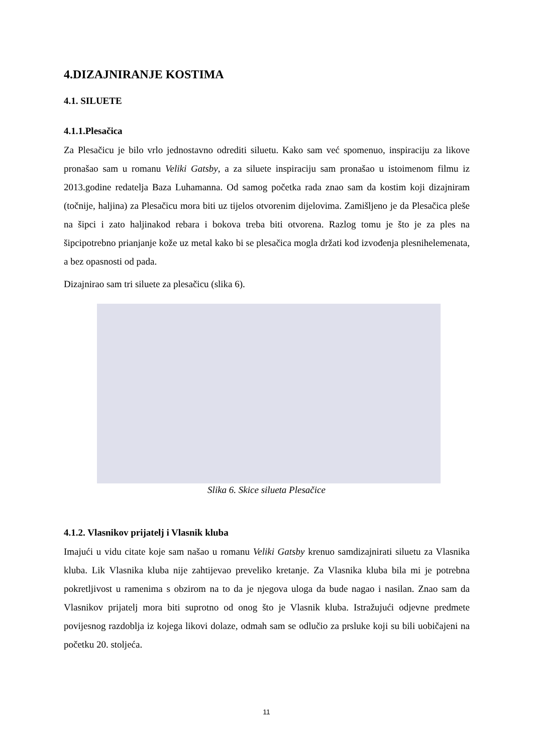4.DIZAJNIRANJE KOSTIMA
4.1. SILUETE
4.1.1.Plesačica
Za Plesačicu je bilo vrlo jednostavno odrediti siluetu. Kako sam već spomenuo, inspiraciju za likove pronašao sam u romanu Veliki Gatsby, a za siluete inspiraciju sam pronašao u istoimenom filmu iz 2013.godine redatelja Baza Luhamanna. Od samog početka rada znao sam da kostim koji dizajniram (točnije, haljina) za Plesačicu mora biti uz tijelos otvorenim dijelovima. Zamišljeno je da Plesačica pleše na šipci i zato haljinakod rebara i bokova treba biti otvorena. Razlog tomu je što je za ples na šipcipotrebno prianjanje kože uz metal kako bi se plesačica mogla držati kod izvođenja plesnihelemenata, a bez opasnosti od pada.
Dizajnirao sam tri siluete za plesačicu (slika 6).
Slika 6. Skice silueta Plesačice
4.1.2. Vlasnikov prijatelj i Vlasnik kluba
Imajući u vidu citate koje sam našao u romanu Veliki Gatsby krenuo samdizajnirati siluetu za Vlasnika kluba. Lik Vlasnika kluba nije zahtijevao preveliko kretanje. Za Vlasnika kluba bila mi je potrebna pokretljivost u ramenima s obzirom na to da je njegova uloga da bude nagao i nasilan. Znao sam da Vlasnikov prijatelj mora biti suprotno od onog što je Vlasnik kluba. Istražujući odjevne predmete povijesnog razdoblja iz kojega likovi dolaze, odmah sam se odlučio za prsluke koji su bili uobičajeni na početku 20. stoljeća.
11